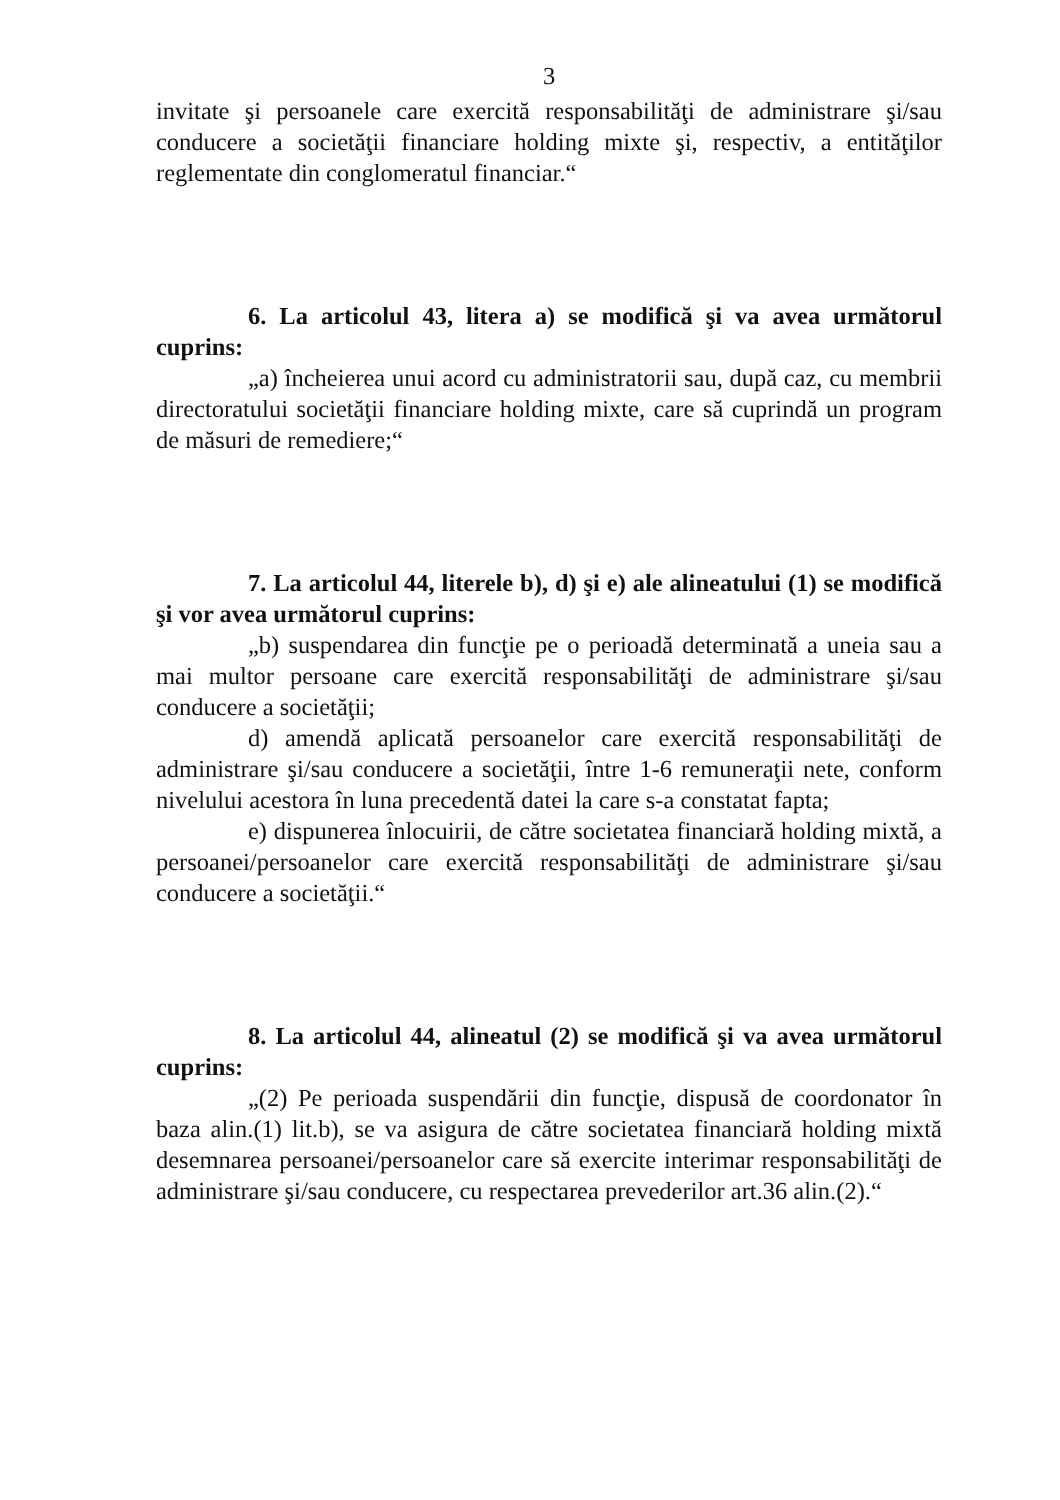3
invitate şi persoanele care exercită responsabilităţi de administrare şi/sau conducere a societăţii financiare holding mixte şi, respectiv, a entităţilor reglementate din conglomeratul financiar.“
6. La articolul 43, litera a) se modifică şi va avea următorul cuprins:
„a) încheierea unui acord cu administratorii sau, după caz, cu membrii directoratului societăţii financiare holding mixte, care să cuprindă un program de măsuri de remediere;“
7. La articolul 44, literele b), d) şi e) ale alineatului (1) se modifică şi vor avea următorul cuprins:
„b) suspendarea din funcţie pe o perioadă determinată a uneia sau a mai multor persoane care exercită responsabilităţi de administrare şi/sau conducere a societăţii;
d) amendă aplicată persoanelor care exercită responsabilităţi de administrare şi/sau conducere a societăţii, între 1-6 remuneraţii nete, conform nivelului acestora în luna precedentă datei la care s-a constatat fapta;
e) dispunerea înlocuirii, de către societatea financiară holding mixtă, a persoanei/persoanelor care exercită responsabilităţi de administrare şi/sau conducere a societăţii.“
8. La articolul 44, alineatul (2) se modifică şi va avea următorul cuprins:
„(2) Pe perioada suspendării din funcţie, dispusă de coordonator în baza alin.(1) lit.b), se va asigura de către societatea financiară holding mixtă desemnarea persoanei/persoanelor care să exercite interimar responsabilităţi de administrare şi/sau conducere, cu respectarea prevederilor art.36 alin.(2).“